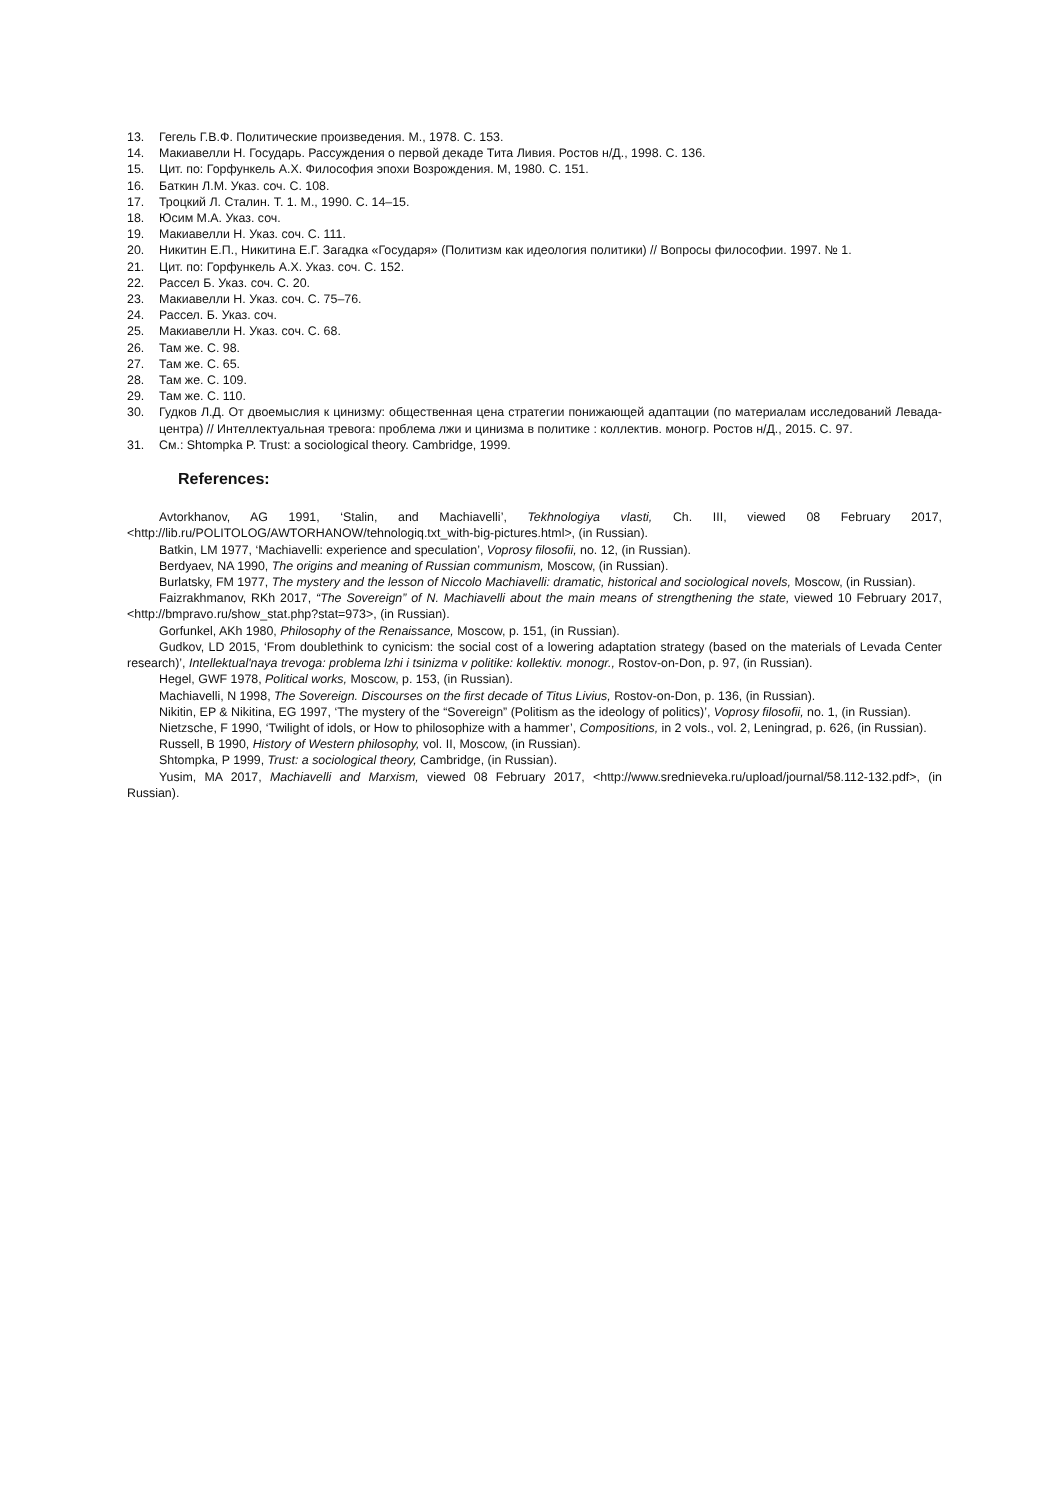13. Гегель Г.В.Ф. Политические произведения. М., 1978. С. 153.
14. Макиавелли Н. Государь. Рассуждения о первой декаде Тита Ливия. Ростов н/Д., 1998. С. 136.
15. Цит. по: Горфункель А.Х. Философия эпохи Возрождения. М, 1980. С. 151.
16. Баткин Л.М. Указ. соч. С. 108.
17. Троцкий Л. Сталин. Т. 1. М., 1990. С. 14–15.
18. Юсим М.А. Указ. соч.
19. Макиавелли Н. Указ. соч. С. 111.
20. Никитин Е.П., Никитина Е.Г. Загадка «Государя» (Политизм как идеология политики) // Вопросы философии. 1997. № 1.
21. Цит. по: Горфункель А.Х. Указ. соч. С. 152.
22. Рассел Б. Указ. соч. С. 20.
23. Макиавелли Н. Указ. соч. С. 75–76.
24. Рассел. Б. Указ. соч.
25. Макиавелли Н. Указ. соч. С. 68.
26. Там же. С. 98.
27. Там же. С. 65.
28. Там же. С. 109.
29. Там же. С. 110.
30. Гудков Л.Д. От двоемыслия к цинизму: общественная цена стратегии понижающей адаптации (по материалам исследований Левада-центра) // Интеллектуальная тревога: проблема лжи и цинизма в политике : коллектив. моногр. Ростов н/Д., 2015. С. 97.
31. См.: Shtompka P. Trust: a sociological theory. Cambridge, 1999.
References:
Avtorkhanov, AG 1991, ‘Stalin, and Machiavelli’, Tekhnologiya vlasti, Ch. III, viewed 08 February 2017, <http://lib.ru/POLITOLOG/AWTORHANOW/tehnologiq.txt_with-big-pictures.html>, (in Russian).
Batkin, LM 1977, ‘Machiavelli: experience and speculation’, Voprosy filosofii, no. 12, (in Russian).
Berdyaev, NA 1990, The origins and meaning of Russian communism, Moscow, (in Russian).
Burlatsky, FM 1977, The mystery and the lesson of Niccolo Machiavelli: dramatic, historical and sociological novels, Moscow, (in Russian).
Faizrakhmanov, RKh 2017, “The Sovereign” of N. Machiavelli about the main means of strengthening the state, viewed 10 February 2017, <http://bmpravo.ru/show_stat.php?stat=973>, (in Russian).
Gorfunkel, AKh 1980, Philosophy of the Renaissance, Moscow, p. 151, (in Russian).
Gudkov, LD 2015, ‘From doublethink to cynicism: the social cost of a lowering adaptation strategy (based on the materials of Levada Center research)’, Intellektual'naya trevoga: problema lzhi i tsinizma v politike: kollektiv. monogr., Rostov-on-Don, p. 97, (in Russian).
Hegel, GWF 1978, Political works, Moscow, p. 153, (in Russian).
Machiavelli, N 1998, The Sovereign. Discourses on the first decade of Titus Livius, Rostov-on-Don, p. 136, (in Russian).
Nikitin, EP & Nikitina, EG 1997, ‘The mystery of the “Sovereign” (Politism as the ideology of politics)’, Voprosy filosofii, no. 1, (in Russian).
Nietzsche, F 1990, ‘Twilight of idols, or How to philosophize with a hammer’, Compositions, in 2 vols., vol. 2, Leningrad, p. 626, (in Russian).
Russell, B 1990, History of Western philosophy, vol. II, Moscow, (in Russian).
Shtompka, P 1999, Trust: a sociological theory, Cambridge, (in Russian).
Yusim, MA 2017, Machiavelli and Marxism, viewed 08 February 2017, <http://www.srednieveka.ru/upload/journal/58.112-132.pdf>, (in Russian).